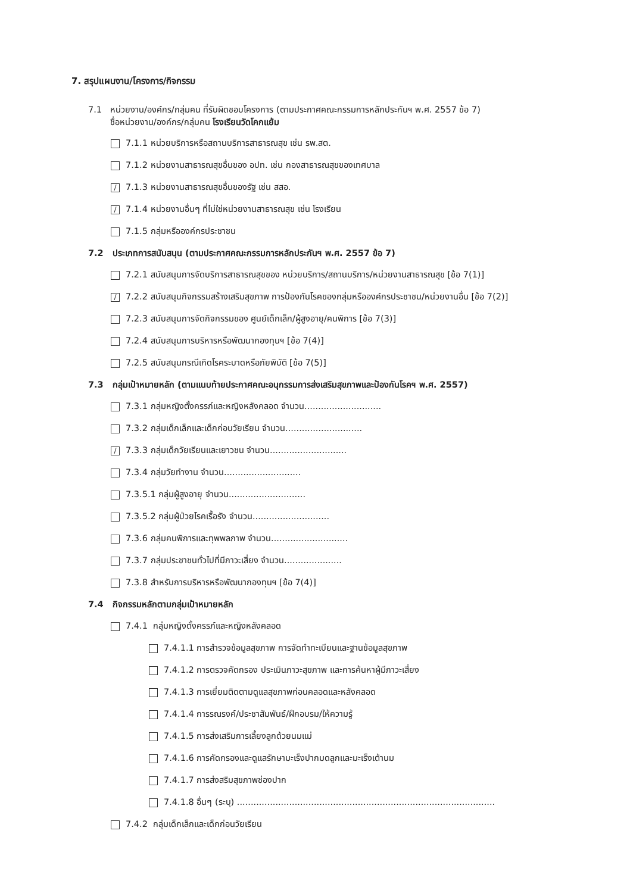7. สรุปแผนงาน/โครงการ/กิจกรรม
7.1 หน่วยงาน/องค์กร/กลุ่มคน ที่รับผิดชอบโครงการ (ตามประกาศคณะกรรมการหลักประกันฯ พ.ศ. 2557 ข้อ 7)
ชื่อหน่วยงาน/องค์กร/กลุ่มคน โรงเรียนวัดโคกแย้ม
7.1.1 หน่วยบริการหรือสถานบริการสาธารณสุข เช่น รพ.สต.
7.1.2 หน่วยงานสาธารณสุขอื่นของ อปท. เช่น กองสาธารณสุขของเทศบาล
/ 7.1.3 หน่วยงานสาธารณสุขอื่นของรัฐ เช่น สสอ.
/ 7.1.4 หน่วยงานอื่นๆ ที่ไม่ใช่หน่วยงานสาธารณสุข เช่น โรงเรียน
7.1.5 กลุ่มหรือองค์กรประชาชน
7.2 ประเภทการสนับสนุน (ตามประกาศคณะกรรมการหลักประกันฯ พ.ศ. 2557 ข้อ 7)
7.2.1 สนับสนุนการจัดบริการสาธารณสุขของ หน่วยบริการ/สถานบริการ/หน่วยงานสาธารณสุข [ข้อ 7(1)]
/ 7.2.2 สนับสนุนกิจกรรมสร้างเสริมสุขภาพ การป้องกันโรคของกลุ่มหรือองค์กรประชาชน/หน่วยงานอื่น [ข้อ 7(2)]
7.2.3 สนับสนุนการจัดกิจกรรมของ ศูนย์เด็กเล็ก/ผู้สูงอายุ/คนพิการ [ข้อ 7(3)]
7.2.4 สนับสนุนการบริหารหรือพัฒนากองทุนฯ [ข้อ 7(4)]
7.2.5 สนับสนุนกรณีเกิดโรคระบาดหรือภัยพิบัติ [ข้อ 7(5)]
7.3 กลุ่มเป้าหมายหลัก (ตามแนบท้ายประกาศคณะอนุกรรมการส่งเสริมสุขภาพและป้องกันโรคฯ พ.ศ. 2557)
7.3.1 กลุ่มหญิงตั้งครรภ์และหญิงหลังคลอด จำนวน............................
7.3.2 กลุ่มเด็กเล็กและเด็กก่อนวัยเรียน จำนวน............................
/ 7.3.3 กลุ่มเด็กวัยเรียนและเยาวชน จำนวน............................
7.3.4 กลุ่มวัยทำงาน จำนวน............................
7.3.5.1 กลุ่มผู้สูงอายุ จำนวน............................
7.3.5.2 กลุ่มผู้ป่วยโรคเรื้อรัง จำนวน............................
7.3.6 กลุ่มคนพิการและทุพพลภาพ จำนวน............................
7.3.7 กลุ่มประชาชนทั่วไปที่มีภาวะเสี่ยง จำนวน.....................
7.3.8 สำหรับการบริหารหรือพัฒนากองทุนฯ [ข้อ 7(4)]
7.4 กิจกรรมหลักตามกลุ่มเป้าหมายหลัก
7.4.1 กลุ่มหญิงตั้งครรภ์และหญิงหลังคลอด
7.4.1.1 การสำรวจข้อมูลสุขภาพ การจัดทำทะเบียนและฐานข้อมูลสุขภาพ
7.4.1.2 การตรวจคัดกรอง ประเมินภาวะสุขภาพ และการค้นหาผู้มีภาวะเสี่ยง
7.4.1.3 การเยี่ยมติดตามดูแลสุขภาพก่อนคลอดและหลังคลอด
7.4.1.4 การรณรงค์/ประชาสัมพันธ์/ฝึกอบรม/ให้ความรู้
7.4.1.5 การส่งเสริมการเลี้ยงลูกด้วยนมแม่
7.4.1.6 การคัดกรองและดูแลรักษามะเร็งปากมดลูกและมะเร็งเต้านม
7.4.1.7 การส่งสริมสุขภาพช่องปาก
7.4.1.8 อื่นๆ (ระบุ) ..............................................................................................
7.4.2 กลุ่มเด็กเล็กและเด็กก่อนวัยเรียน